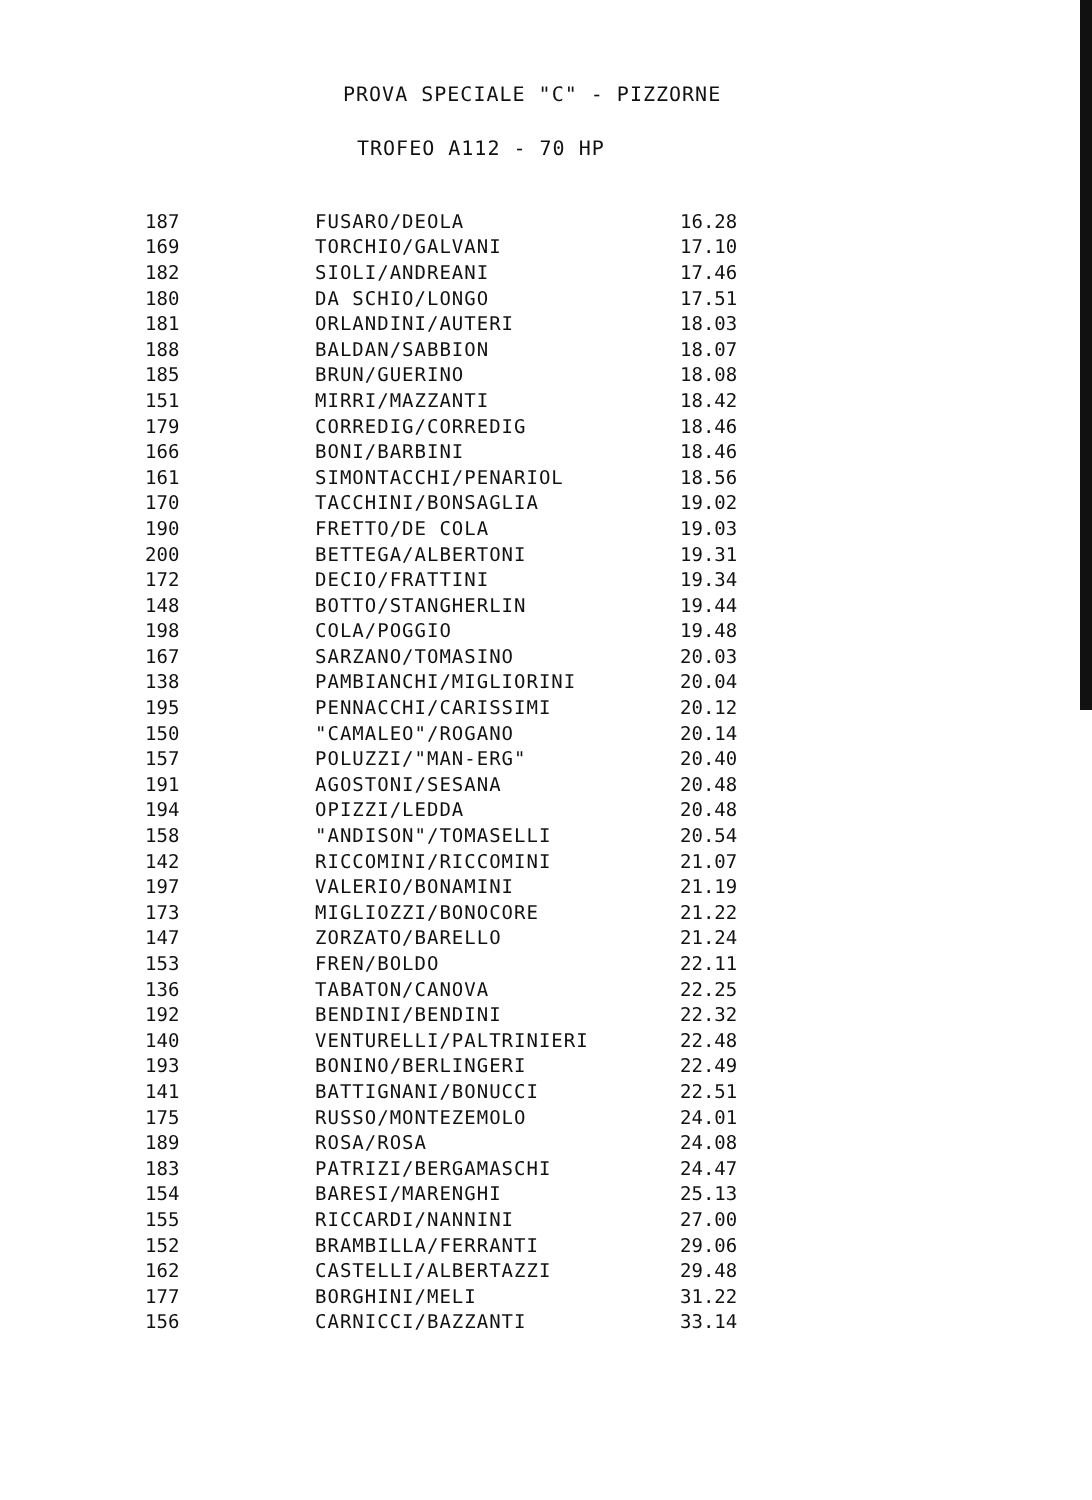PROVA SPECIALE "C" - PIZZORNE
TROFEO A112 - 70 HP
| 187 | FUSARO/DEOLA | 16.28 |
| 169 | TORCHIO/GALVANI | 17.10 |
| 182 | SIOLI/ANDREANI | 17.46 |
| 180 | DA SCHIO/LONGO | 17.51 |
| 181 | ORLANDINI/AUTERI | 18.03 |
| 188 | BALDAN/SABBION | 18.07 |
| 185 | BRUN/GUERINO | 18.08 |
| 151 | MIRRI/MAZZANTI | 18.42 |
| 179 | CORREDIG/CORREDIG | 18.46 |
| 166 | BONI/BARBINI | 18.46 |
| 161 | SIMONTACCHI/PENARIOL | 18.56 |
| 170 | TACCHINI/BONSAGLIA | 19.02 |
| 190 | FRETTO/DE COLA | 19.03 |
| 200 | BETTEGA/ALBERTONI | 19.31 |
| 172 | DECIO/FRATTINI | 19.34 |
| 148 | BOTTO/STANGHERLIN | 19.44 |
| 198 | COLA/POGGIO | 19.48 |
| 167 | SARZANO/TOMASINO | 20.03 |
| 138 | PAMBIANCHI/MIGLIORINI | 20.04 |
| 195 | PENNACCHI/CARISSIMI | 20.12 |
| 150 | "CAMALEO"/ROGANO | 20.14 |
| 157 | POLUZZI/"MAN-ERG" | 20.40 |
| 191 | AGOSTONI/SESANA | 20.48 |
| 194 | OPIZZI/LEDDA | 20.48 |
| 158 | "ANDISON"/TOMASELLI | 20.54 |
| 142 | RICCOMINI/RICCOMINI | 21.07 |
| 197 | VALERIO/BONAMINI | 21.19 |
| 173 | MIGLIOZZI/BONOCORE | 21.22 |
| 147 | ZORZATO/BARELLO | 21.24 |
| 153 | FREN/BOLDO | 22.11 |
| 136 | TABATON/CANOVA | 22.25 |
| 192 | BENDINI/BENDINI | 22.32 |
| 140 | VENTURELLI/PALTRINIERI | 22.48 |
| 193 | BONINO/BERLINGERI | 22.49 |
| 141 | BATTIGNANI/BONUCCI | 22.51 |
| 175 | RUSSO/MONTEZEMOLO | 24.01 |
| 189 | ROSA/ROSA | 24.08 |
| 183 | PATRIZI/BERGAMASCHI | 24.47 |
| 154 | BARESI/MARENGHI | 25.13 |
| 155 | RICCARDI/NANNINI | 27.00 |
| 152 | BRAMBILLA/FERRANTI | 29.06 |
| 162 | CASTELLI/ALBERTAZZI | 29.48 |
| 177 | BORGHINI/MELI | 31.22 |
| 156 | CARNICCI/BAZZANTI | 33.14 |